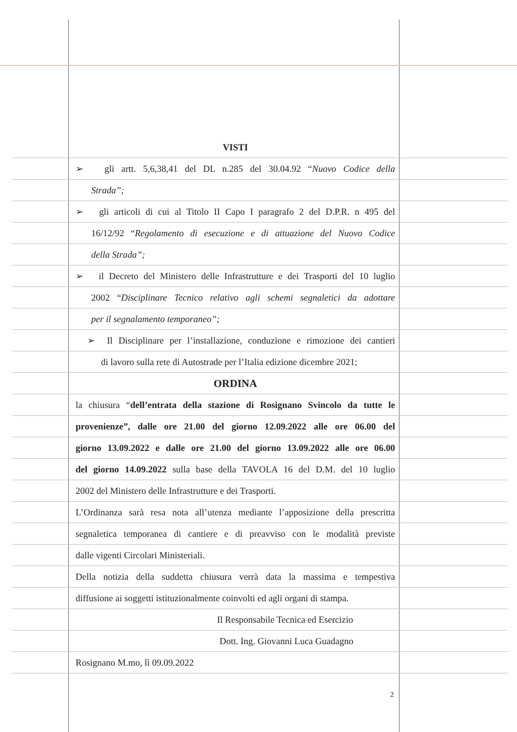VISTI
➢ gli artt. 5,6,38,41 del DL n.285 del 30.04.92 “Nuovo Codice della
Strada”;
➢ gli articoli di cui al Titolo II Capo I paragrafo 2 del D.P.R. n 495 del
16/12/92 “Regolamento di esecuzione e di attuazione del Nuovo Codice
della Strada”;
➢ il Decreto del Ministero delle Infrastrutture e dei Trasporti del 10 luglio
2002 “Disciplinare Tecnico relativo agli schemi segnaletici da adottare
per il segnalamento temporaneo”;
➢ Il Disciplinare per l’installazione, conduzione e rimozione dei cantieri
di lavoro sulla rete di Autostrade per l’Italia edizione dicembre 2021;
ORDINA
la chiusura “dell’entrata della stazione di Rosignano Svincolo da tutte le
provenienze”, dalle ore 21.00 del giorno 12.09.2022 alle ore 06.00 del
giorno 13.09.2022 e dalle ore 21.00 del giorno 13.09.2022 alle ore 06.00
del giorno 14.09.2022 sulla base della TAVOLA 16 del D.M. del 10 luglio
2002 del Ministero delle Infrastrutture e dei Trasporti.
L’Ordinanza sarà resa nota all’utenza mediante l’apposizione della prescritta
segnaletica temporanea di cantiere e di preavviso con le modalità previste
dalle vigenti Circolari Ministeriali.
Della notizia della suddetta chiusura verrà data la massima e tempestiva
diffusione ai soggetti istituzionalmente coinvolti ed agli organi di stampa.
Il Responsabile Tecnica ed Esercizio
Dott. Ing. Giovanni Luca Guadagno
Rosignano M.mo, lì 09.09.2022
2